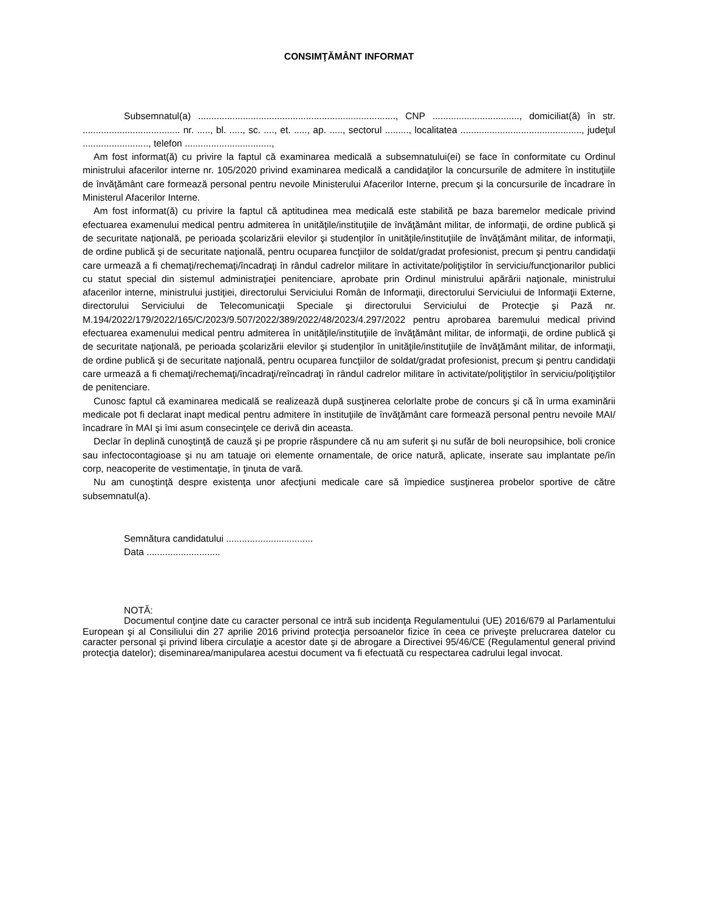CONSIMŢĂMÂNT INFORMAT
Subsemnatul(a) ..........................................................................., CNP ................................., domiciliat(ă) în str. ..................................... nr. ....., bl. ....., sc. ...., et. ....., ap. ....., sectorul ........., localitatea .............................................., judeţul ........................., telefon .................................,
Am fost informat(ă) cu privire la faptul că examinarea medicală a subsemnatului(ei) se face în conformitate cu Ordinul ministrului afacerilor interne nr. 105/2020 privind examinarea medicală a candidaţilor la concursurile de admitere în instituţiile de învăţământ care formează personal pentru nevoile Ministerului Afacerilor Interne, precum şi la concursurile de încadrare în Ministerul Afacerilor Interne.
Am fost informat(ă) cu privire la faptul că aptitudinea mea medicală este stabilită pe baza baremelor medicale privind efectuarea examenului medical pentru admiterea în unităţile/instituţiile de învăţământ militar, de informaţii, de ordine publică şi de securitate naţională, pe perioada şcolarizării elevilor şi studenţilor în unităţile/instituţiile de învăţământ militar, de informaţii, de ordine publică şi de securitate naţională, pentru ocuparea funcţiilor de soldat/gradat profesionist, precum şi pentru candidaţii care urmează a fi chemaţi/rechemaţi/încadraţi în rândul cadrelor militare în activitate/poliţiştilor în serviciu/funcţionarilor publici cu statut special din sistemul administraţiei penitenciare, aprobate prin Ordinul ministrului apărării naţionale, ministrului afacerilor interne, ministrului justiţiei, directorului Serviciului Român de Informaţii, directorului Serviciului de Informaţii Externe, directorului Serviciului de Telecomunicaţii Speciale şi directorului Serviciului de Protecţie şi Pază nr. M.194/2022/179/2022/165/C/2023/9.507/2022/389/2022/48/2023/4.297/2022 pentru aprobarea baremului medical privind efectuarea examenului medical pentru admiterea în unităţile/instituţiile de învăţământ militar, de informaţii, de ordine publică şi de securitate naţională, pe perioada şcolarizării elevilor şi studenţilor în unităţile/instituţiile de învăţământ militar, de informaţii, de ordine publică şi de securitate naţională, pentru ocuparea funcţiilor de soldat/gradat profesionist, precum şi pentru candidaţii care urmează a fi chemaţi/rechemaţi/încadraţi/reîncadraţi în rândul cadrelor militare în activitate/poliţiştilor în serviciu/poliţiştilor de penitenciare.
Cunosc faptul că examinarea medicală se realizează după susţinerea celorlalte probe de concurs şi că în urma examinării medicale pot fi declarat inapt medical pentru admitere în instituţiile de învăţământ care formează personal pentru nevoile MAI/încadrare în MAI şi îmi asum consecinţele ce derivă din aceasta.
Declar în deplină cunoştinţă de cauză şi pe proprie răspundere că nu am suferit şi nu sufăr de boli neuropsihice, boli cronice sau infectocontagioase şi nu am tatuaje ori elemente ornamentale, de orice natură, aplicate, inserate sau implantate pe/în corp, neacoperite de vestimentaţie, în ţinuta de vară.
Nu am cunoştinţă despre existenţa unor afecţiuni medicale care să împiedice susţinerea probelor sportive de către subsemnatul(a).
Semnătura candidatului .................................
Data ............................
NOTĂ:
Documentul conţine date cu caracter personal ce intră sub incidenţa Regulamentului (UE) 2016/679 al Parlamentului European şi al Consiliului din 27 aprilie 2016 privind protecţia persoanelor fizice în ceea ce priveşte prelucrarea datelor cu caracter personal şi privind libera circulaţie a acestor date şi de abrogare a Directivei 95/46/CE (Regulamentul general privind protecţia datelor); diseminarea/manipularea acestui document va fi efectuată cu respectarea cadrului legal invocat.